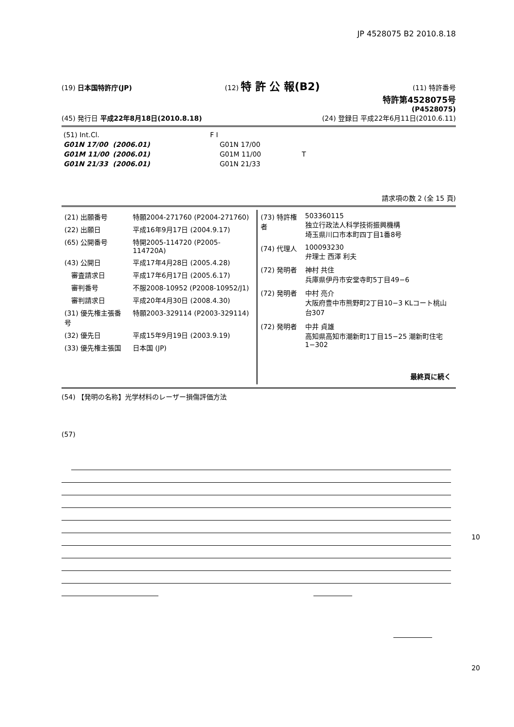JP 4528075 B2 2010.8.18
(19) 日本国特許庁(JP) (12) 特 許 公 報(B2) (11) 特許番号
特許第4528075号
(P4528075)
(45) 発行日 平成22年8月18日(2010.8.18) (24) 登録日 平成22年6月11日(2010.6.11)
| (51) Int.Cl. | | F I | |
| G01N 17/00 | (2006.01) | G01N 17/00 | |
| G01M 11/00 | (2006.01) | G01M 11/00 | T |
| G01N 21/33 | (2006.01) | G01N 21/33 | |
請求項の数 2 (全 15 頁)
| (21) 出願番号 | 特願2004-271760 (P2004-271760) |
| (22) 出願日 | 平成16年9月17日 (2004.9.17) |
| (65) 公開番号 | 特開2005-114720 (P2005-114720A) |
| (43) 公開日 | 平成17年4月28日 (2005.4.28) |
| 審査請求日 | 平成17年6月17日 (2005.6.17) |
| 審判番号 | 不服2008-10952 (P2008-10952/J1) |
| 審判請求日 | 平成20年4月30日 (2008.4.30) |
| (31) 優先権主張番号 | 特願2003-329114 (P2003-329114) |
| (32) 優先日 | 平成15年9月19日 (2003.9.19) |
| (33) 優先権主張国 | 日本国 (JP) |
| (73) 特許権者 | 503360115 独立行政法人科学技術振興機構 埼玉県川口市本町四丁目1番8号 |
| (74) 代理人 | 100093230 弁理士 西澤 利夫 |
| (72) 発明者 | 神村 共住 兵庫県伊丹市安堂寺町5丁目49−6 |
| (72) 発明者 | 中村 亮介 大阪府豊中市熊野町2丁目10−3 KLコート桃山台307 |
| (72) 発明者 | 中井 貞雄 高知県高知市潮新町1丁目15−25 潮新町住宅1−302 |
| | 最終頁に続く |
(54) 【発明の名称】光学材料のレーザー損傷評価方法
(57)
10
20